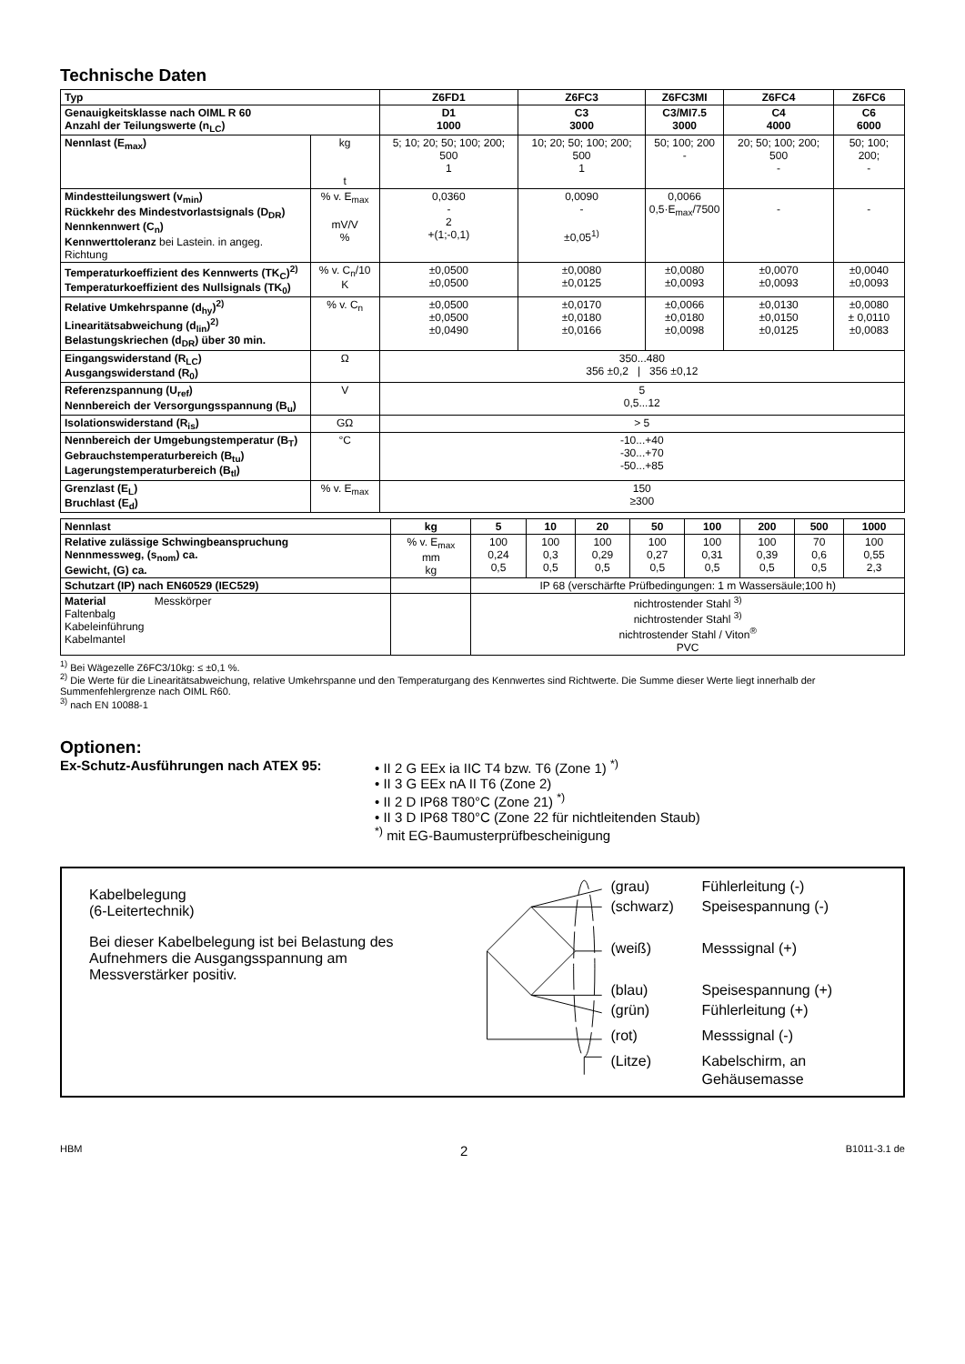Technische Daten
| Typ | | Z6FD1 | Z6FC3 | Z6FC3MI | Z6FC4 | Z6FC6 |
| --- | --- | --- | --- | --- | --- | --- |
| Genauigkeitsklasse nach OIML R 60 Anzahl der Teilungswerte (n<sub>LC</sub>) | | D1 1000 | C3 3000 | C3/MI7.5 3000 | C4 4000 | C6 6000 |
| Nennlast (E<sub>max</sub>) | kg t | 5; 10; 20; 50; 100; 200; 500 1 | 10; 20; 50; 100; 200; 500 1 | 50; 100; 200 - | 20; 50; 100; 200; 500 - | 50; 100; 200; - |
| Mindestteilungswert (v<sub>min</sub>) Rückkehr des Mindestvorlastsignals (D<sub>DR</sub>) Nennkennwert (C<sub>n</sub>) Kennwerttoleranz bei Lastein. in angeg. Richtung | % v. E<sub>max</sub> mV/V % | 0,0360 - 2 +(1;-0,1) | 0,0090 - ±0,05<sup>1)</sup> | 0,0066 0,5·E<sub>max</sub>/7500 | - | - |
| Temperaturkoeffizient des Kennwerts (TK<sub>C</sub>)<sup>2)</sup> Temperaturkoeffizient des Nullsignals (TK<sub>0</sub>) | % v. C<sub>n</sub>/10 K | ±0,0500 ±0,0500 | ±0,0080 ±0,0125 | ±0,0080 ±0,0093 | ±0,0070 ±0,0093 | ±0,0040 ±0,0093 |
| Relative Umkehrspanne (d<sub>hy</sub>)<sup>2)</sup> Linearitätsabweichung (d<sub>lin</sub>)<sup>2)</sup> Belastungskriechen (d<sub>DR</sub>) über 30 min. | % v. C<sub>n</sub> | ±0,0500 ±0,0500 ±0,0490 | ±0,0170 ±0,0180 ±0,0166 | ±0,0066 ±0,0180 ±0,0098 | ±0,0130 ±0,0150 ±0,0125 | ±0,0080 ± 0,0110 ±0,0083 |
| Eingangswiderstand (R<sub>LC</sub>) Ausgangswiderstand (R<sub>0</sub>) | Ω | 350...480 356 ±0,2 / 356 ±0,12 | | | | |
| Referenzspannung (U<sub>ref</sub>) Nennbereich der Versorgungsspannung (B<sub>u</sub>) | V | 5 0,5...12 | | | | |
| Isolationswiderstand (R<sub>is</sub>) | GΩ | > 5 | | | | |
| Nennbereich der Umgebungstemperatur (B<sub>T</sub>) Gebrauchstemperaturbereich (B<sub>tu</sub>) Lagerungstemperaturbereich (B<sub>tl</sub>) | °C | -10...+40 -30...+70 -50...+85 | | | | |
| Grenzlast (E<sub>L</sub>) Bruchlast (E<sub>d</sub>) | % v. E<sub>max</sub> | 150 ≥300 | | | | |
| Nennlast | kg | 5 | 10 | 20 | 50 | 100 | 200 | 500 | 1000 |
| --- | --- | --- | --- | --- | --- | --- | --- | --- | --- |
| Relative zulässige Schwingbeanspruchung Nennmessweg, (s<sub>nom</sub>) ca. Gewicht, (G) ca. | % v. E<sub>max</sub> mm kg | 100 0,24 0,5 | 100 0,3 0,5 | 100 0,29 0,5 | 100 0,27 0,5 | 100 0,31 0,5 | 100 0,39 0,5 | 70 0,6 0,5 | 100 0,55 2,3 |
| Schutzart (IP) nach EN60529 (IEC529) | | IP 68 (verschärfte Prüfbedingungen: 1 m Wassersäule;100 h) | | | | | | | |
| Material Messkörper Faltenbalg Kabeleinführung Kabelmantel | | nichtrostender Stahl <sup>3)</sup> nichtrostender Stahl <sup>3)</sup> nichtrostender Stahl / Viton<sup>®</sup> PVC | | | | | | | |
<sup>1)</sup> Bei Wägezelle Z6FC3/10kg: ≤ ±0,1 %.
<sup>2)</sup> Die Werte für die Linearitätsabweichung, relative Umkehrspanne und den Temperaturgang des Kennwertes sind Richtwerte. Die Summe dieser Werte liegt innerhalb der Summenfehlergrenze nach OIML R60.
<sup>3)</sup> nach EN 10088-1
Optionen:
Ex-Schutz-Ausführungen nach ATEX 95: • II 2 G EEx ia IIC T4 bzw. T6 (Zone 1) <sup>*)</sup>
• II 3 G EEx nA II T6 (Zone 2)
• II 2 D IP68 T80°C (Zone 21) <sup>*)</sup>
• II 3 D IP68 T80°C (Zone 22 für nichtleitenden Staub)
<sup>*)</sup> mit EG-Baumusterprüfbescheinigung
Kabelbelegung
(6-Leitertechnik)
Bei dieser Kabelbelegung ist bei Belastung des Aufnehmers die Ausgangsspannung am Messverstärker positiv.
(grau) Fühlerleitung (-) (schwarz) Speisespannung (-) (weiß) Messsignal (+) (blau) Speisespannung (+) (grün) Fühlerleitung (+) (rot) Messsignal (-) (Litze) Kabelschirm, an Gehäusemasse
HBM 2 B1011-3.1 de